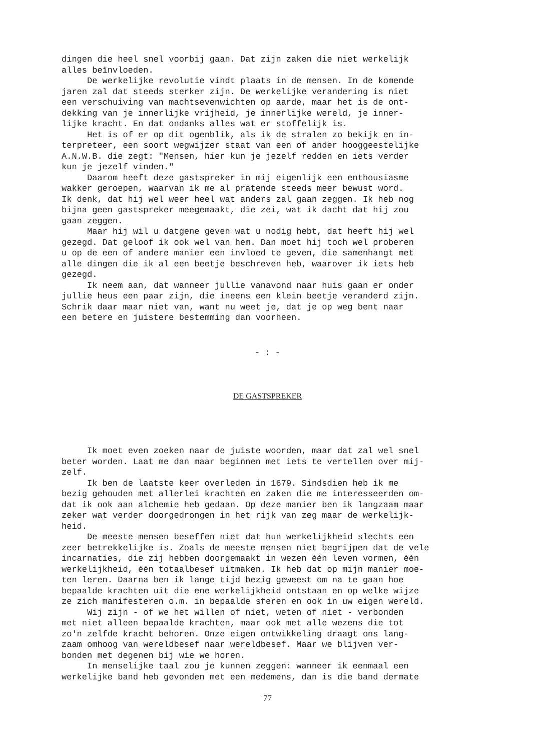dingen die heel snel voorbij gaan. Dat zijn zaken die niet werkelijk alles beïnvloeden. De werkelijke revolutie vindt plaats in de mensen. In de komende jaren zal dat steeds sterker zijn. De werkelijke verandering is niet een verschuiving van machtsevenwichten op aarde, maar het is de ont- dekking van je innerlijke vrijheid, je innerlijke wereld, je inner- lijke kracht. En dat ondanks alles wat er stoffelijk is. Het is of er op dit ogenblik, als ik de stralen zo bekijk en in- terpreteer, een soort wegwijzer staat van een of ander hooggeestelijke A.N.W.B. die zegt: "Mensen, hier kun je jezelf redden en iets verder kun je jezelf vinden." Daarom heeft deze gastspreker in mij eigenlijk een enthousiasme wakker geroepen, waarvan ik me al pratende steeds meer bewust word. Ik denk, dat hij wel weer heel wat anders zal gaan zeggen. Ik heb nog bijna geen gastspreker meegemaakt, die zei, wat ik dacht dat hij zou gaan zeggen. Maar hij wil u datgene geven wat u nodig hebt, dat heeft hij wel gezegd. Dat geloof ik ook wel van hem. Dan moet hij toch wel proberen u op de een of andere manier een invloed te geven, die samenhangt met alle dingen die ik al een beetje beschreven heb, waarover ik iets heb gezegd. Ik neem aan, dat wanneer jullie vanavond naar huis gaan er onder jullie heus een paar zijn, die ineens een klein beetje veranderd zijn. Schrik daar maar niet van, want nu weet je, dat je op weg bent naar een betere en juistere bestemming dan voorheen.
- : -
DE GASTSPREKER
Ik moet even zoeken naar de juiste woorden, maar dat zal wel snel beter worden. Laat me dan maar beginnen met iets te vertellen over mij- zelf. Ik ben de laatste keer overleden in 1679. Sindsdien heb ik me bezig gehouden met allerlei krachten en zaken die me interesseerden om- dat ik ook aan alchemie heb gedaan. Op deze manier ben ik langzaam maar zeker wat verder doorgedrongen in het rijk van zeg maar de werkelijk- heid. De meeste mensen beseffen niet dat hun werkelijkheid slechts een zeer betrekkelijke is. Zoals de meeste mensen niet begrijpen dat de vele incarnaties, die zij hebben doorgemaakt in wezen één leven vormen, één werkelijkheid, één totaalbesef uitmaken. Ik heb dat op mijn manier moe- ten leren. Daarna ben ik lange tijd bezig geweest om na te gaan hoe bepaalde krachten uit die ene werkelijkheid ontstaan en op welke wijze ze zich manifesteren o.m. in bepaalde sferen en ook in uw eigen wereld. Wij zijn - of we het willen of niet, weten of niet - verbonden met niet alleen bepaalde krachten, maar ook met alle wezens die tot zo'n zelfde kracht behoren. Onze eigen ontwikkeling draagt ons lang- zaam omhoog van wereldbesef naar wereldbesef. Maar we blijven ver- bonden met degenen bij wie we horen. In menselijke taal zou je kunnen zeggen: wanneer ik eenmaal een werkelijke band heb gevonden met een medemens, dan is die band dermate
77